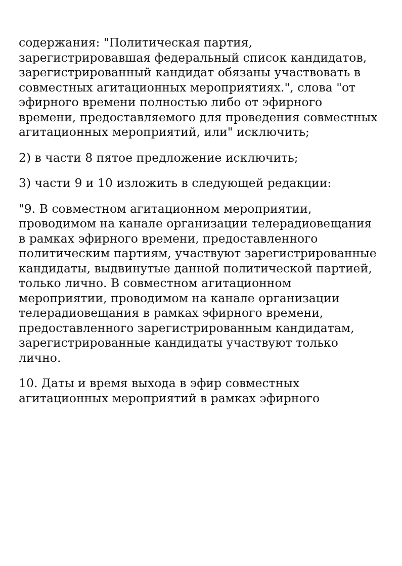содержания: "Политическая партия, зарегистрировавшая федеральный список кандидатов, зарегистрированный кандидат обязаны участвовать в совместных агитационных мероприятиях.", слова "от эфирного времени полностью либо от эфирного времени, предоставляемого для проведения совместных агитационных мероприятий, или" исключить;
2) в части 8 пятое предложение исключить;
3) части 9 и 10 изложить в следующей редакции:
"9. В совместном агитационном мероприятии, проводимом на канале организации телерадиовещания в рамках эфирного времени, предоставленного политическим партиям, участвуют зарегистрированные кандидаты, выдвинутые данной политической партией, только лично. В совместном агитационном мероприятии, проводимом на канале организации телерадиовещания в рамках эфирного времени, предоставленного зарегистрированным кандидатам, зарегистрированные кандидаты участвуют только лично.
10. Даты и время выхода в эфир совместных агитационных мероприятий в рамках эфирного